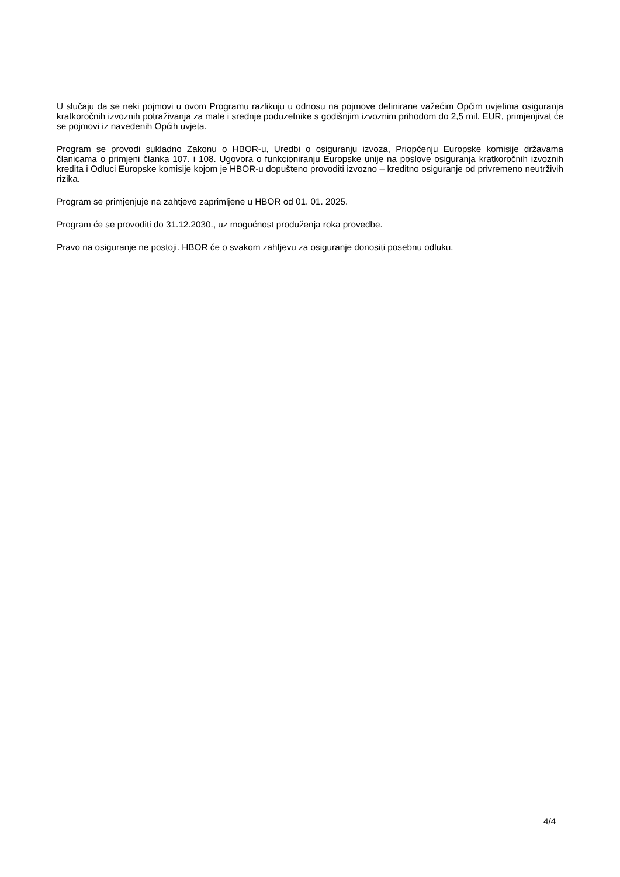U slučaju da se neki pojmovi u ovom Programu razlikuju u odnosu na pojmove definirane važećim Općim uvjetima osiguranja kratkoročnih izvoznih potraživanja za male i srednje poduzetnike s godišnjim izvoznim prihodom do 2,5 mil. EUR, primjenjivat će se pojmovi iz navedenih Općih uvjeta.
Program se provodi sukladno Zakonu o HBOR-u, Uredbi o osiguranju izvoza, Priopćenju Europske komisije državama članicama o primjeni članka 107. i 108. Ugovora o funkcioniranju Europske unije na poslove osiguranja kratkoročnih izvoznih kredita i Odluci Europske komisije kojom je HBOR-u dopušteno provoditi izvozno – kreditno osiguranje od privremeno neutrživih rizika.
Program se primjenjuje na zahtjeve zaprimljene u HBOR od 01. 01. 2025.
Program će se provoditi do 31.12.2030., uz mogućnost produženja roka provedbe.
Pravo na osiguranje ne postoji. HBOR će o svakom zahtjevu za osiguranje donositi posebnu odluku.
4/4